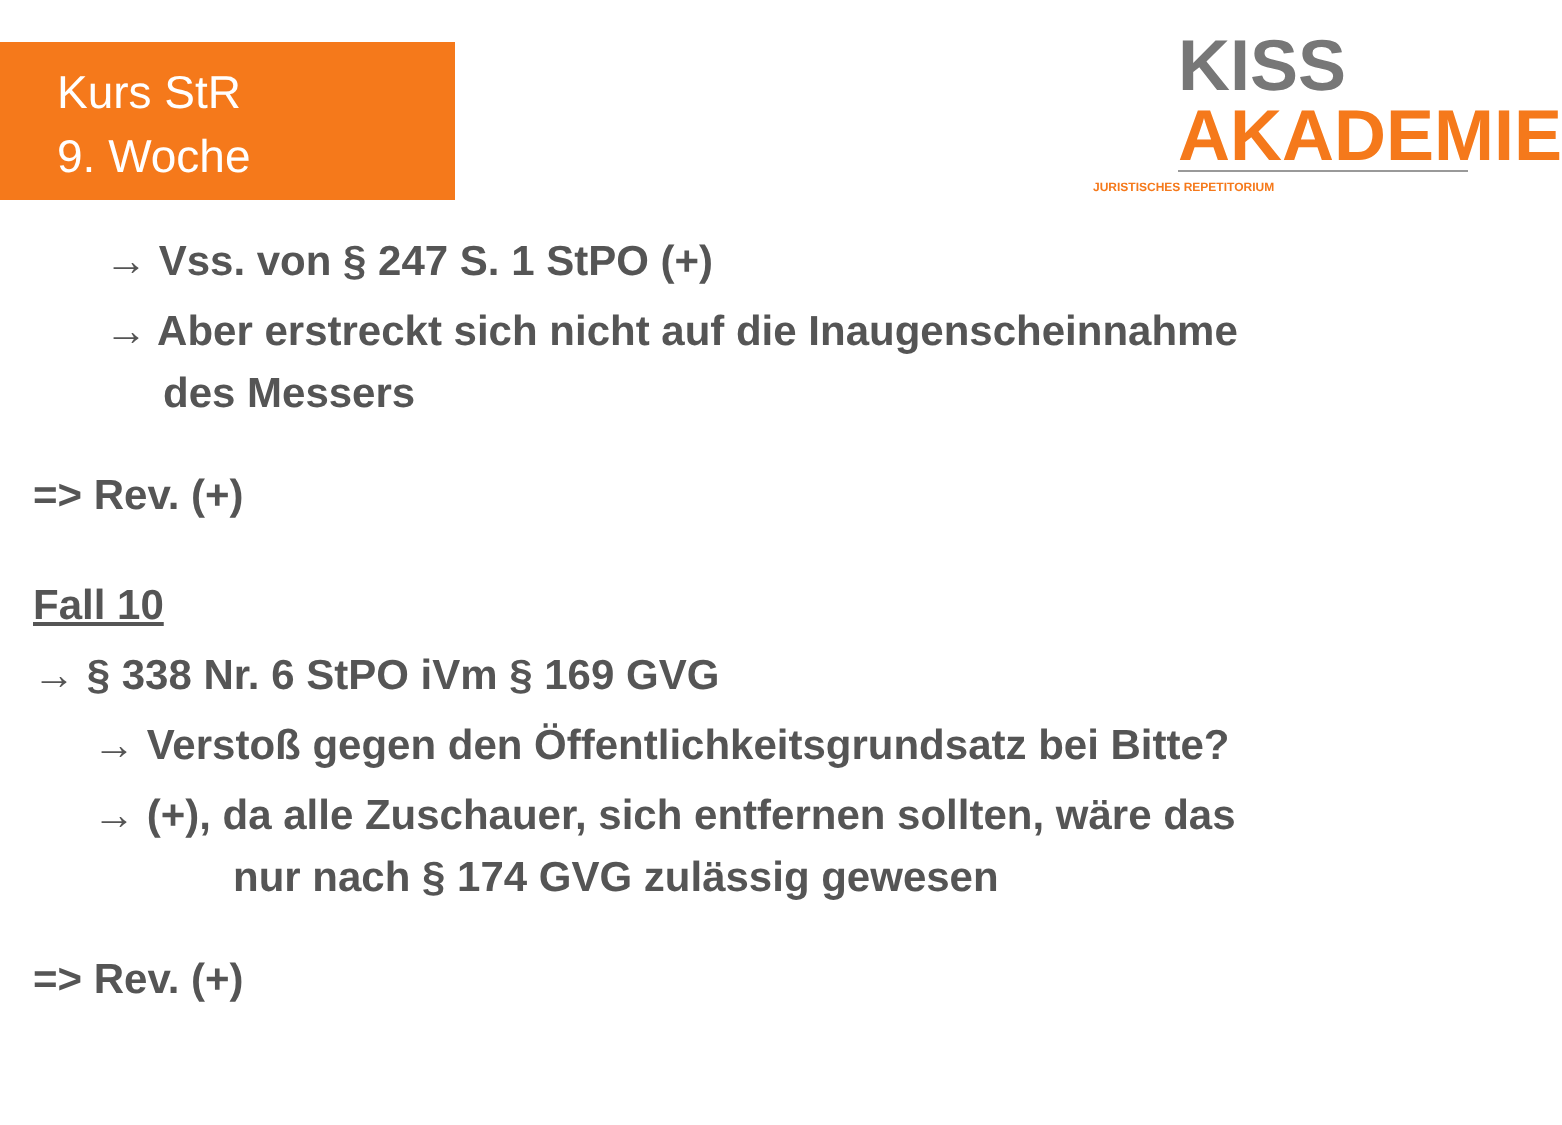Kurs StR
9. Woche
KISS
AKADEMIE
JURISTISCHES REPETITORIUM
→ Vss. von § 247 S. 1 StPO (+)
→ Aber erstreckt sich nicht auf die Inaugenscheinnahme
des Messers
=> Rev. (+)
Fall 10
→ § 338 Nr. 6 StPO iVm § 169 GVG
→ Verstoß gegen den Öffentlichkeitsgrundsatz bei Bitte?
→ (+), da alle Zuschauer, sich entfernen sollten, wäre das
nur nach § 174 GVG zulässig gewesen
=> Rev. (+)